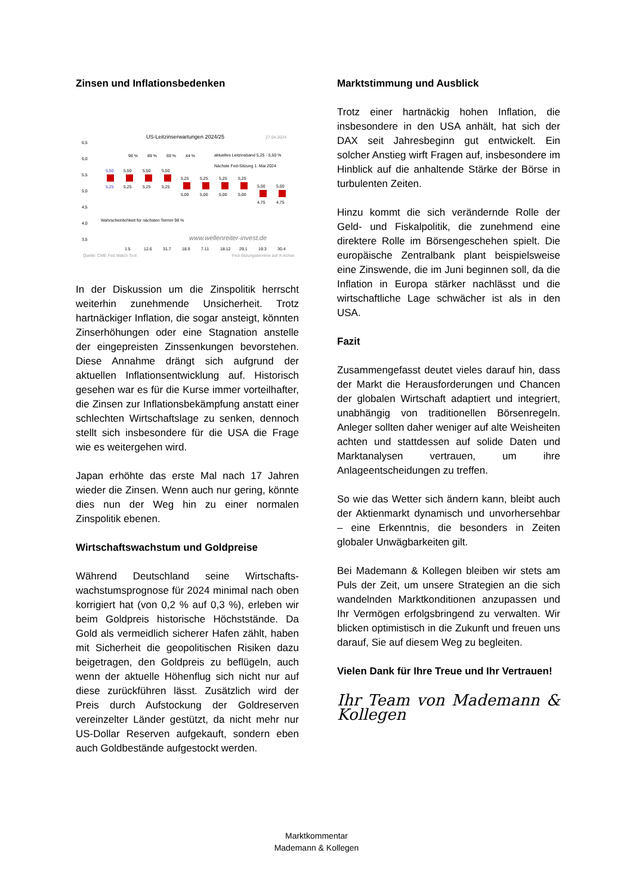Zinsen und Inflationsbedenken
US-Leitzinserwartungen 2024/25
27.04.2024
6,5
6,0
5,5
5,0
4,5
4,0
3,5
98 %
89 %
69 %
44 %
aktuelles Leitzinsband 5,25 - 5,50 %
Nächste Fed-Sitzung 1. Mai 2024
5,50
5,25
5,50
5,50
5,50
5,25
5,25
5,25
5,25
5,25
5,25
5,25
5,00
5,00
5,00
5,00
5,00
5,00
4,75
4,75
Wahrscheinlichkeit für nächsten Termin 98 %
www.wellenreiter-invest.de
1.5
12.6
31.7
18.9
7.11
18.12
29.1
19.3
30.4
Quelle: CME Fed Watch Tool
Fed-Sitzungstermine auf X-Achse
In der Diskussion um die Zinspolitik herrscht weiterhin zunehmende Unsicherheit. Trotz hartnäckiger Inflation, die sogar ansteigt, könnten Zinserhöhungen oder eine Stagnation anstelle der eingepreisten Zinssenkungen bevorstehen. Diese Annahme drängt sich aufgrund der aktuellen Inflationsentwicklung auf. Historisch gesehen war es für die Kurse immer vorteilhafter, die Zinsen zur Inflationsbekämpfung anstatt einer schlechten Wirtschaftslage zu senken, dennoch stellt sich insbesondere für die USA die Frage wie es weitergehen wird.
Japan erhöhte das erste Mal nach 17 Jahren wieder die Zinsen. Wenn auch nur gering, könnte dies nun der Weg hin zu einer normalen Zinspolitik ebenen.
Wirtschaftswachstum und Goldpreise
Während Deutschland seine Wirtschafts-wachstumsprognose für 2024 minimal nach oben korrigiert hat (von 0,2 % auf 0,3 %), erleben wir beim Goldpreis historische Höchststände. Da Gold als vermeidlich sicherer Hafen zählt, haben mit Sicherheit die geopolitischen Risiken dazu beigetragen, den Goldpreis zu beflügeln, auch wenn der aktuelle Höhenflug sich nicht nur auf diese zurückführen lässt. Zusätzlich wird der Preis durch Aufstockung der Goldreserven vereinzelter Länder gestützt, da nicht mehr nur US-Dollar Reserven aufgekauft, sondern eben auch Goldbestände aufgestockt werden.
Marktstimmung und Ausblick
Trotz einer hartnäckig hohen Inflation, die insbesondere in den USA anhält, hat sich der DAX seit Jahresbeginn gut entwickelt. Ein solcher Anstieg wirft Fragen auf, insbesondere im Hinblick auf die anhaltende Stärke der Börse in turbulenten Zeiten.
Hinzu kommt die sich verändernde Rolle der Geld- und Fiskalpolitik, die zunehmend eine direktere Rolle im Börsengeschehen spielt. Die europäische Zentralbank plant beispielsweise eine Zinswende, die im Juni beginnen soll, da die Inflation in Europa stärker nachlässt und die wirtschaftliche Lage schwächer ist als in den USA.
Fazit
Zusammengefasst deutet vieles darauf hin, dass der Markt die Herausforderungen und Chancen der globalen Wirtschaft adaptiert und integriert, unabhängig von traditionellen Börsenregeln. Anleger sollten daher weniger auf alte Weisheiten achten und stattdessen auf solide Daten und Marktanalysen vertrauen, um ihre Anlageentscheidungen zu treffen.
So wie das Wetter sich ändern kann, bleibt auch der Aktienmarkt dynamisch und unvorhersehbar – eine Erkenntnis, die besonders in Zeiten globaler Unwägbarkeiten gilt.
Bei Mademann & Kollegen bleiben wir stets am Puls der Zeit, um unsere Strategien an die sich wandelnden Marktkonditionen anzupassen und Ihr Vermögen erfolgsbringend zu verwalten. Wir blicken optimistisch in die Zukunft und freuen uns darauf, Sie auf diesem Weg zu begleiten.
Vielen Dank für Ihre Treue und Ihr Vertrauen!
Ihr Team von Mademann & Kollegen
Marktkommentar
Mademann & Kollegen